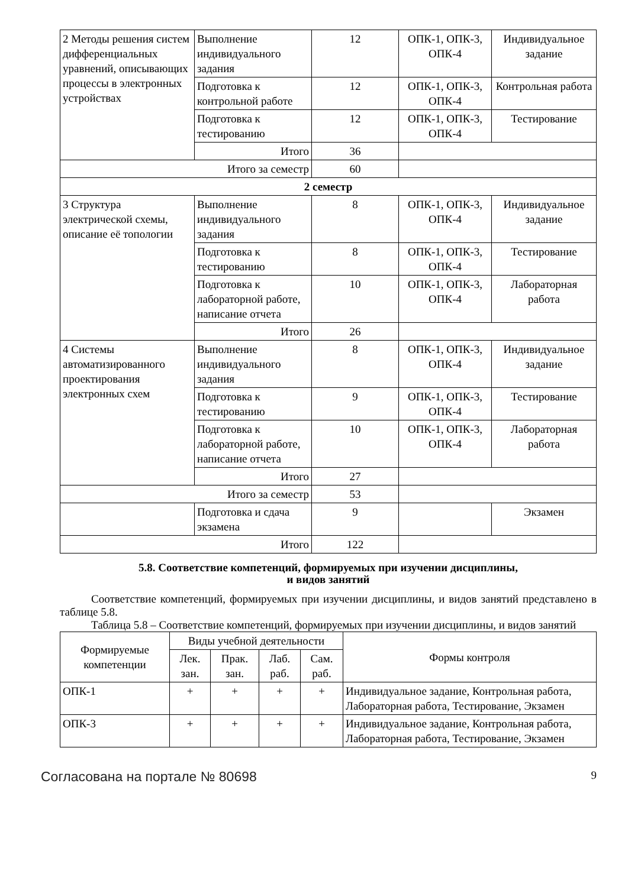| 2 Методы решения систем дифференциальных уравнений, описывающих процессы в электронных устройствах | Выполнение индивидуального задания | 12 | ОПК-1, ОПК-3, ОПК-4 | Индивидуальное задание |
| | Подготовка к контрольной работе | 12 | ОПК-1, ОПК-3, ОПК-4 | Контрольная работа |
| | Подготовка к тестированию | 12 | ОПК-1, ОПК-3, ОПК-4 | Тестирование |
| | Итого | 36 | | |
| Итого за семестр | | 60 | | |
| 2 семестр | | | | |
| 3 Структура электрической схемы, описание её топологии | Выполнение индивидуального задания | 8 | ОПК-1, ОПК-3, ОПК-4 | Индивидуальное задание |
| | Подготовка к тестированию | 8 | ОПК-1, ОПК-3, ОПК-4 | Тестирование |
| | Подготовка к лабораторной работе, написание отчета | 10 | ОПК-1, ОПК-3, ОПК-4 | Лабораторная работа |
| | Итого | 26 | | |
| 4 Системы автоматизированного проектирования электронных схем | Выполнение индивидуального задания | 8 | ОПК-1, ОПК-3, ОПК-4 | Индивидуальное задание |
| | Подготовка к тестированию | 9 | ОПК-1, ОПК-3, ОПК-4 | Тестирование |
| | Подготовка к лабораторной работе, написание отчета | 10 | ОПК-1, ОПК-3, ОПК-4 | Лабораторная работа |
| | Итого | 27 | | |
| Итого за семестр | | 53 | | |
| | Подготовка и сдача экзамена | 9 | | Экзамен |
| Итого | | 122 | | |
5.8. Соответствие компетенций, формируемых при изучении дисциплины,
и видов занятий
Соответствие компетенций, формируемых при изучении дисциплины, и видов занятий представлено в таблице 5.8.
Таблица 5.8 – Соответствие компетенций, формируемых при изучении дисциплины, и видов занятий
| Формируемые компетенции | Виды учебной деятельности | | | | Формы контроля |
| --- | --- | --- | --- | --- | --- |
| | Лек. зан. | Прак. зан. | Лаб. раб. | Сам. раб. | |
| ОПК-1 | + | + | + | + | Индивидуальное задание, Контрольная работа, Лабораторная работа, Тестирование, Экзамен |
| ОПК-3 | + | + | + | + | Индивидуальное задание, Контрольная работа, Лабораторная работа, Тестирование, Экзамен |
Согласована на портале № 80698 9